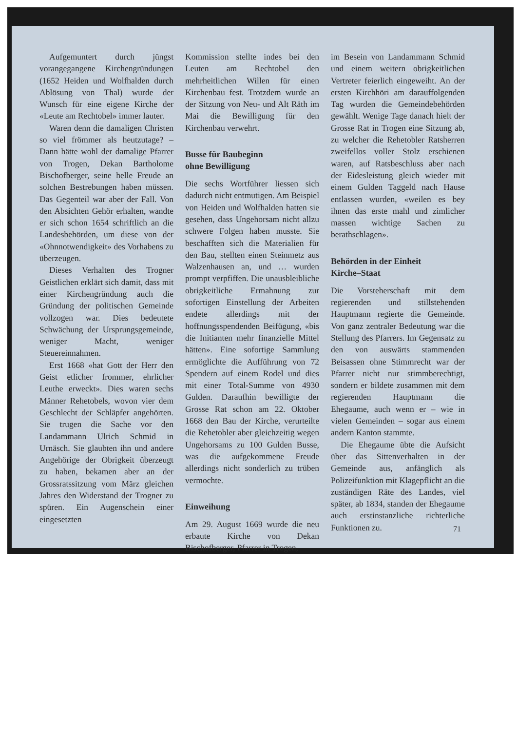Aufgemuntert durch jüngst vorangegangene Kirchengründungen (1652 Heiden und Wolfhalden durch Ablösung von Thal) wurde der Wunsch für eine eigene Kirche der «Leute am Rechtobel» immer lauter.
Waren denn die damaligen Christen so viel frömmer als heutzutage? – Dann hätte wohl der damalige Pfarrer von Trogen, Dekan Bartholome Bischofberger, seine helle Freude an solchen Bestrebungen haben müssen. Das Gegenteil war aber der Fall. Von den Absichten Gehör erhalten, wandte er sich schon 1654 schriftlich an die Landesbehörden, um diese von der «Ohnnotwendigkeit» des Vorhabens zu überzeugen.
Dieses Verhalten des Trogner Geistlichen erklärt sich damit, dass mit einer Kirchengründung auch die Gründung der politischen Gemeinde vollzogen war. Dies bedeutete Schwächung der Ursprungsgemeinde, weniger Macht, weniger Steuereinnahmen.
Erst 1668 «hat Gott der Herr den Geist etlicher frommer, ehrlicher Leuthe erweckt». Dies waren sechs Männer Rehetobels, wovon vier dem Geschlecht der Schläpfer angehörten. Sie trugen die Sache vor den Landammann Ulrich Schmid in Urnäsch. Sie glaubten ihn und andere Angehörige der Obrigkeit überzeugt zu haben, bekamen aber an der Grossratssitzung vom März gleichen Jahres den Widerstand der Trogner zu spüren. Ein Augenschein einer eingesetzten
Kommission stellte indes bei den Leuten am Rechtobel den mehrheitlichen Willen für einen Kirchenbau fest. Trotzdem wurde an der Sitzung von Neu- und Alt Räth im Mai die Bewilligung für den Kirchenbau verwehrt.
Busse für Baubeginn
ohne Bewilligung
Die sechs Wortführer liessen sich dadurch nicht entmutigen. Am Beispiel von Heiden und Wolfhalden hatten sie gesehen, dass Ungehorsam nicht allzu schwere Folgen haben musste. Sie beschafften sich die Materialien für den Bau, stellten einen Steinmetz aus Walzenhausen an, und … wurden prompt verpfiffen. Die unausbleibliche obrigkeitliche Ermahnung zur sofortigen Einstellung der Arbeiten endete allerdings mit der hoffnungsspendenden Beifügung, «bis die Initianten mehr finanzielle Mittel hätten». Eine sofortige Sammlung ermöglichte die Aufführung von 72 Spendern auf einem Rodel und dies mit einer Total-Summe von 4930 Gulden. Daraufhin bewilligte der Grosse Rat schon am 22. Oktober 1668 den Bau der Kirche, verurteilte die Rehetobler aber gleichzeitig wegen Ungehorsams zu 100 Gulden Busse, was die aufgekommene Freude allerdings nicht sonderlich zu trüben vermochte.
Einweihung
Am 29. August 1669 wurde die neu erbaute Kirche von Dekan Bischofberger, Pfarrer in Trogen,
im Besein von Landammann Schmid und einem weitern obrigkeitlichen Vertreter feierlich eingeweiht. An der ersten Kirchhöri am darauffolgenden Tag wurden die Gemeindebehörden gewählt. Wenige Tage danach hielt der Grosse Rat in Trogen eine Sitzung ab, zu welcher die Rehetobler Ratsherren zweifellos voller Stolz erschienen waren, auf Ratsbeschluss aber nach der Eidesleistung gleich wieder mit einem Gulden Taggeld nach Hause entlassen wurden, «weilen es bey ihnen das erste mahl und zimlicher massen wichtige Sachen zu berathschlagen».
Behörden in der Einheit
Kirche–Staat
Die Vorsteherschaft mit dem regierenden und stillstehenden Hauptmann regierte die Gemeinde. Von ganz zentraler Bedeutung war die Stellung des Pfarrers. Im Gegensatz zu den von auswärts stammenden Beisassen ohne Stimmrecht war der Pfarrer nicht nur stimmberechtigt, sondern er bildete zusammen mit dem regierenden Hauptmann die Ehegaume, auch wenn er – wie in vielen Gemeinden – sogar aus einem andern Kanton stammte.
Die Ehegaume übte die Aufsicht über das Sittenverhalten in der Gemeinde aus, anfänglich als Polizeifunktion mit Klagepflicht an die zuständigen Räte des Landes, viel später, ab 1834, standen der Ehegaume auch erstinstanzliche richterliche Funktionen zu.
71